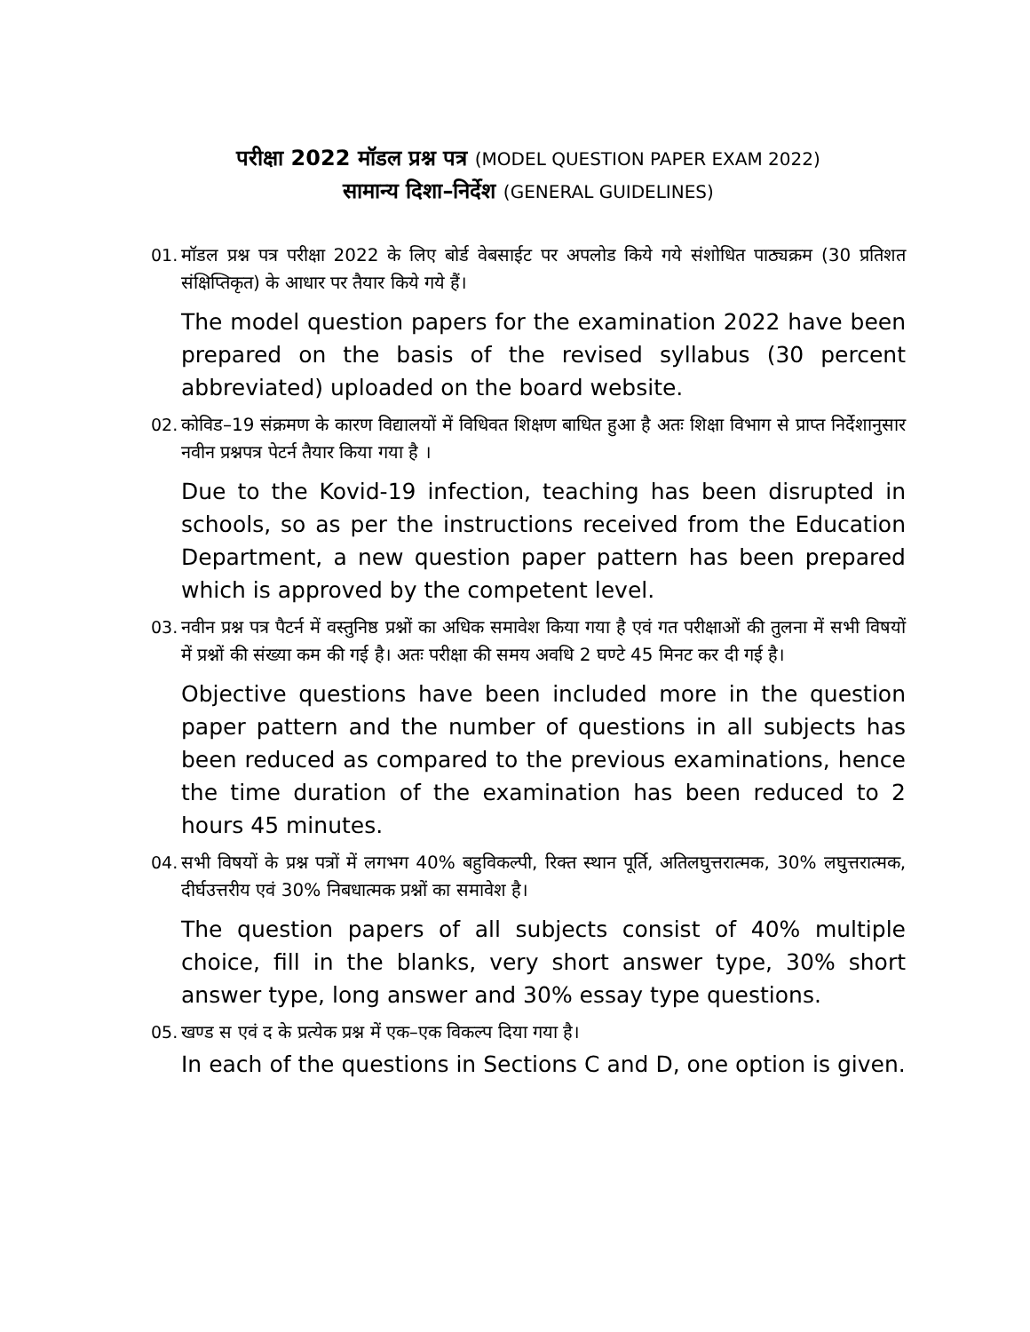परीक्षा 2022 मॉडल प्रश्न पत्र (MODEL QUESTION PAPER EXAM 2022)
सामान्य दिशा–निर्देश (GENERAL GUIDELINES)
01.
मॉडल प्रश्न पत्र परीक्षा 2022 के लिए बोर्ड वेबसाईट पर अपलोड किये गये संशोधित पाठ्यक्रम (30 प्रतिशत संक्षिप्तिकृत) के आधार पर तैयार किये गये हैं।
The model question papers for the examination 2022 have been prepared on the basis of the revised syllabus (30 percent abbreviated) uploaded on the board website.
02.
कोविड–19 संक्रमण के कारण विद्यालयों में विधिवत शिक्षण बाधित हुआ है अतः शिक्षा विभाग से प्राप्त निर्देशानुसार नवीन प्रश्नपत्र पेटर्न तैयार किया गया है ।
Due to the Kovid-19 infection, teaching has been disrupted in schools, so as per the instructions received from the Education Department, a new question paper pattern has been prepared which is approved by the competent level.
03.
नवीन प्रश्न पत्र पैटर्न में वस्तुनिष्ठ प्रश्नों का अधिक समावेश किया गया है एवं गत परीक्षाओं की तुलना में सभी विषयों में प्रश्नों की संख्या कम की गई है। अतः परीक्षा की समय अवधि 2 घण्टे 45 मिनट कर दी गई है।
Objective questions have been included more in the question paper pattern and the number of questions in all subjects has been reduced as compared to the previous examinations, hence the time duration of the examination has been reduced to 2 hours 45 minutes.
04.
सभी विषयों के प्रश्न पत्रों में लगभग 40% बहुविकल्पी, रिक्त स्थान पूर्ति, अतिलघुत्तरात्मक, 30% लघुत्तरात्मक, दीर्घउत्तरीय एवं 30% निबधात्मक प्रश्नों का समावेश है।
The question papers of all subjects consist of 40% multiple choice, fill in the blanks, very short answer type, 30% short answer type, long answer and 30% essay type questions.
05.
खण्ड स एवं द के प्रत्येक प्रश्न में एक–एक विकल्प दिया गया है।
In each of the questions in Sections C and D, one option is given.